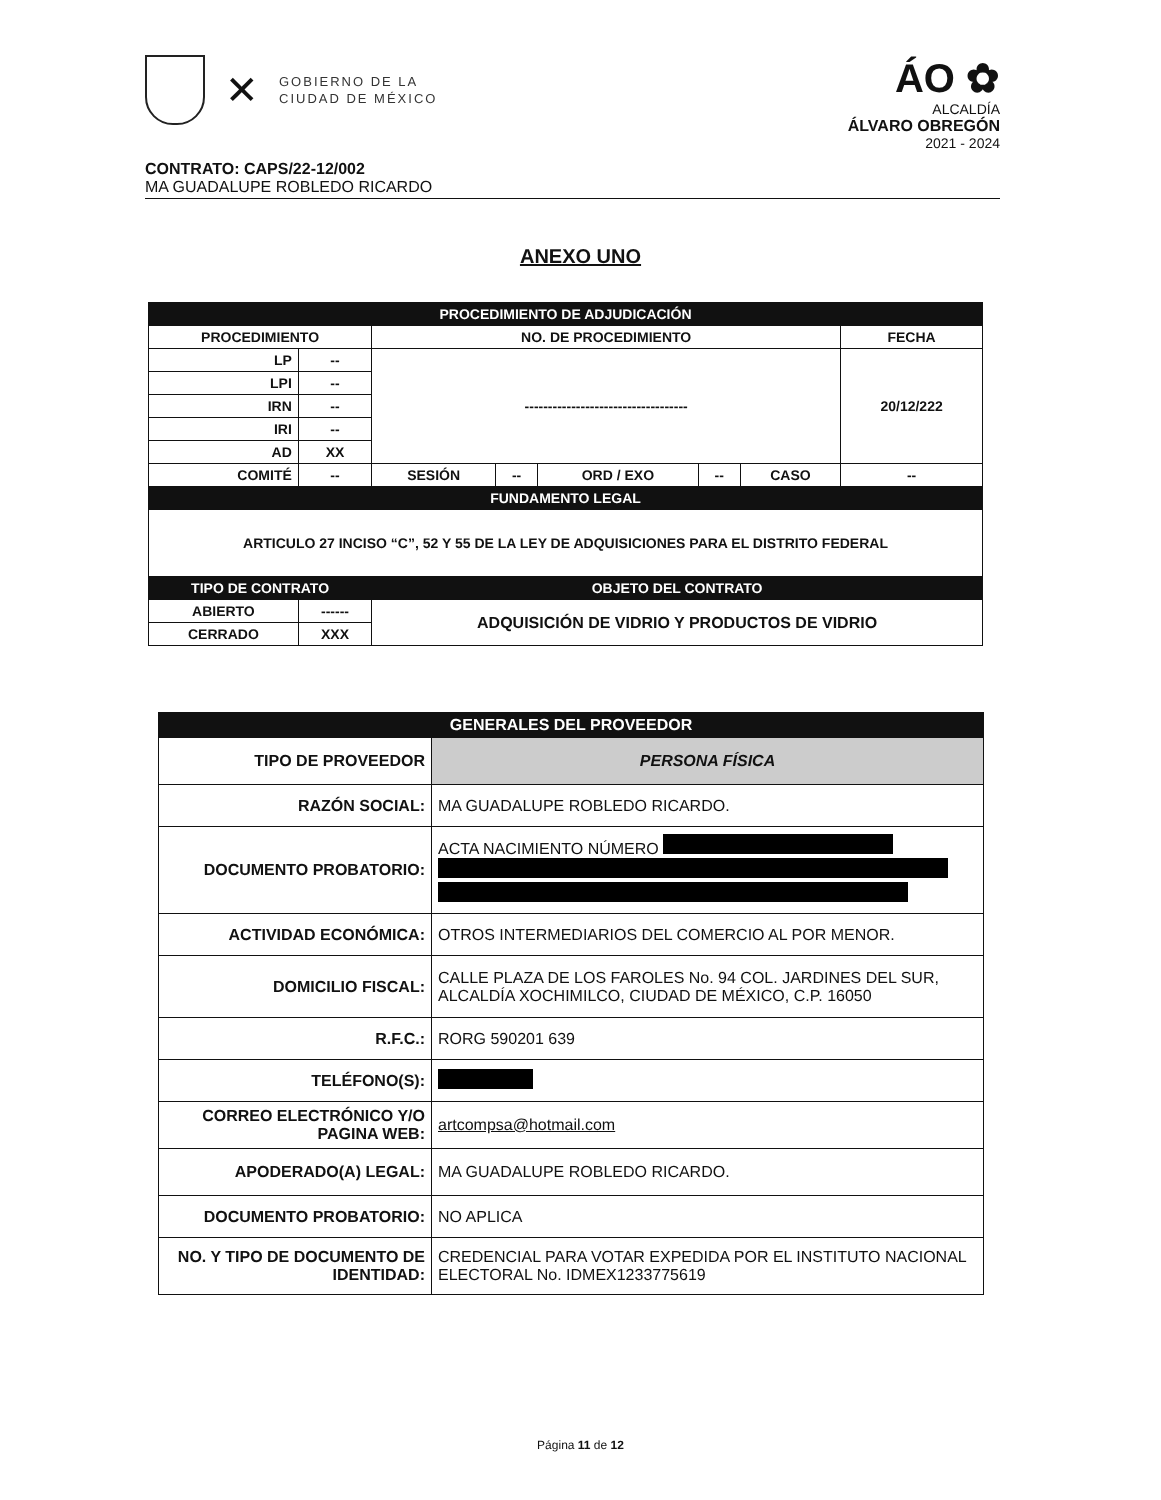✕
GOBIERNO DE LA
CIUDAD DE MÉXICO
ÁO ✿
ALCALDÍA
ÁLVARO OBREGÓN
2021 - 2024
CONTRATO: CAPS/22-12/002
MA GUADALUPE ROBLEDO RICARDO
ANEXO UNO
| PROCEDIMIENTO DE ADJUDICACIÓN | | | | | | | |
| --- | --- | --- | --- | --- | --- | --- | --- |
| PROCEDIMIENTO | | NO. DE PROCEDIMIENTO | | | | | FECHA |
| LP | -- | ----------------------------------- | | | | | 20/12/222 |
| LPI | -- | | | | | | |
| IRN | -- | | | | | | |
| IRI | -- | | | | | | |
| AD | XX | | | | | | |
| COMITÉ | -- | SESIÓN | -- | ORD / EXO | -- | CASO | -- |
| FUNDAMENTO LEGAL | | | | | | | |
| ARTICULO 27 INCISO “C”, 52 Y 55 DE LA LEY DE ADQUISICIONES PARA EL DISTRITO FEDERAL | | | | | | | |
| TIPO DE CONTRATO | | OBJETO DEL CONTRATO | | | | | |
| ABIERTO | ------ | ADQUISICIÓN DE VIDRIO Y PRODUCTOS DE VIDRIO | | | | | |
| CERRADO | XXX | | | | | | |
| GENERALES DEL PROVEEDOR | |
| --- | --- |
| TIPO DE PROVEEDOR | PERSONA FÍSICA |
| RAZÓN SOCIAL: | MA GUADALUPE ROBLEDO RICARDO. |
| DOCUMENTO PROBATORIO: | ACTA NACIMIENTO NÚMERO |
| ACTIVIDAD ECONÓMICA: | OTROS INTERMEDIARIOS DEL COMERCIO AL POR MENOR. |
| DOMICILIO FISCAL: | CALLE PLAZA DE LOS FAROLES No. 94 COL. JARDINES DEL SUR, ALCALDÍA XOCHIMILCO, CIUDAD DE MÉXICO, C.P. 16050 |
| R.F.C.: | RORG 590201 639 |
| TELÉFONO(S): | |
| CORREO ELECTRÓNICO Y/O PAGINA WEB: | artcompsa@hotmail.com |
| APODERADO(A) LEGAL: | MA GUADALUPE ROBLEDO RICARDO. |
| DOCUMENTO PROBATORIO: | NO APLICA |
| NO. Y TIPO DE DOCUMENTO DE IDENTIDAD: | CREDENCIAL PARA VOTAR EXPEDIDA POR EL INSTITUTO NACIONAL ELECTORAL No. IDMEX1233775619 |
Página 11 de 12